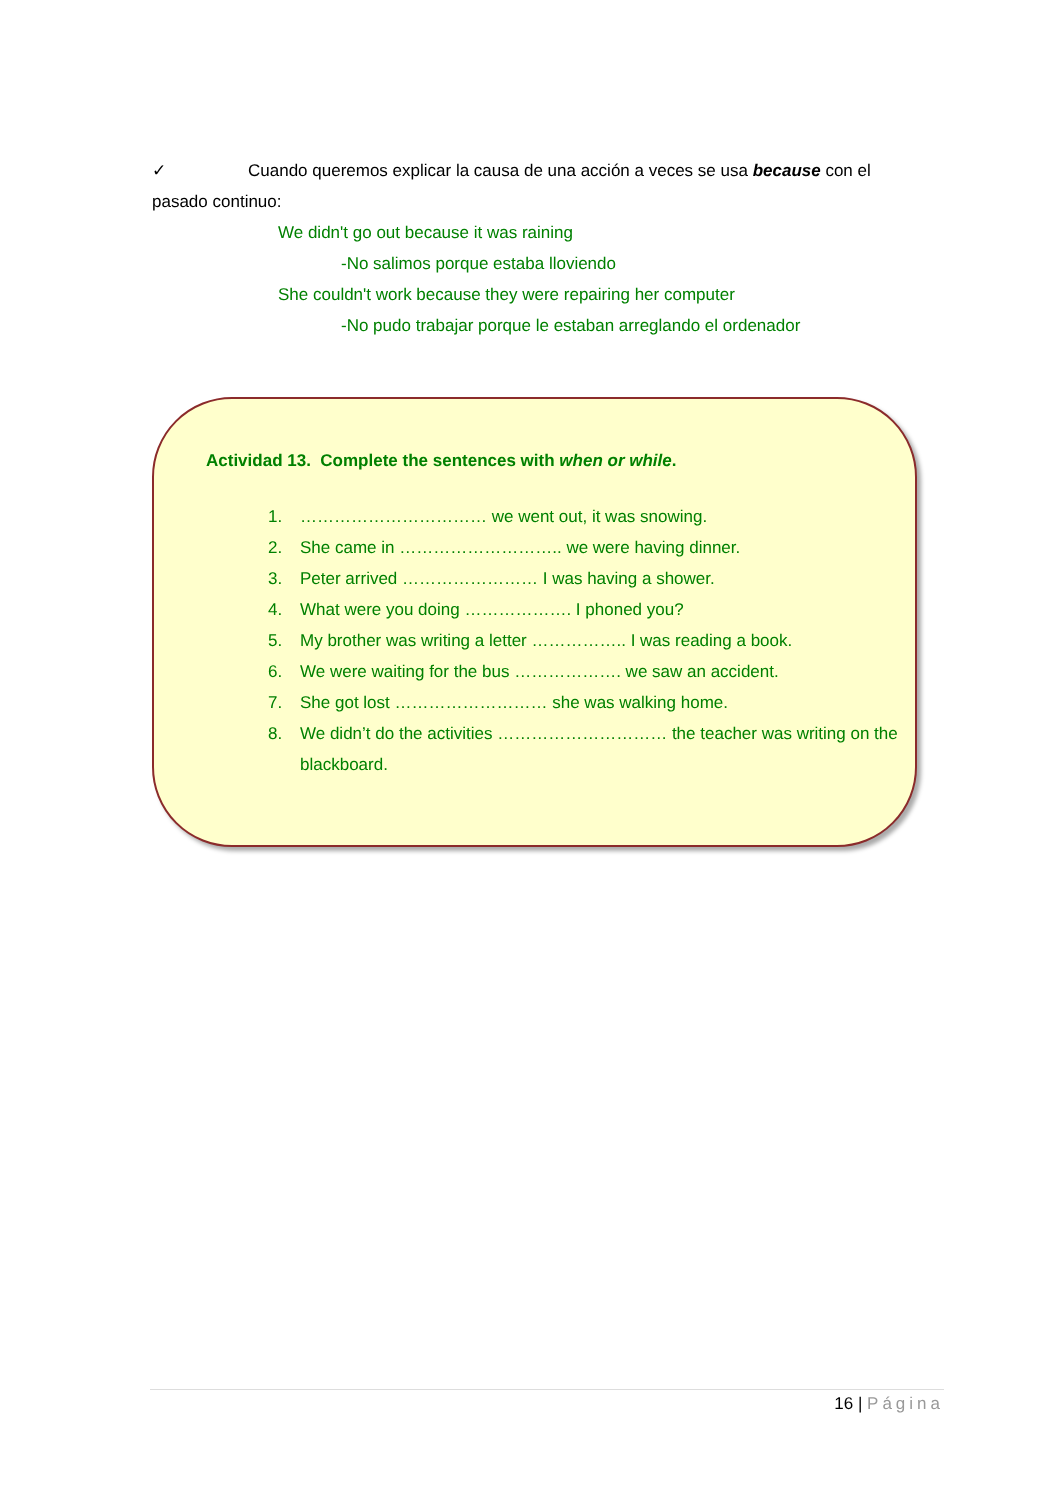✓ Cuando queremos explicar la causa de una acción a veces se usa because con el pasado continuo:
We didn't go out because it was raining
-No salimos porque estaba lloviendo
She couldn't work because they were repairing her computer
-No pudo trabajar porque le estaban arreglando el ordenador
Actividad 13. Complete the sentences with when or while.
1. …………………………… we went out, it was snowing.
2. She came in ……………………….. we were having dinner.
3. Peter arrived …………………… I was having a shower.
4. What were you doing ………………. I phoned you?
5. My brother was writing a letter …………….. I was reading a book.
6. We were waiting for the bus ………………. we saw an accident.
7. She got lost ……………………… she was walking home.
8. We didn’t do the activities ………………………… the teacher was writing on the blackboard.
16 | Página